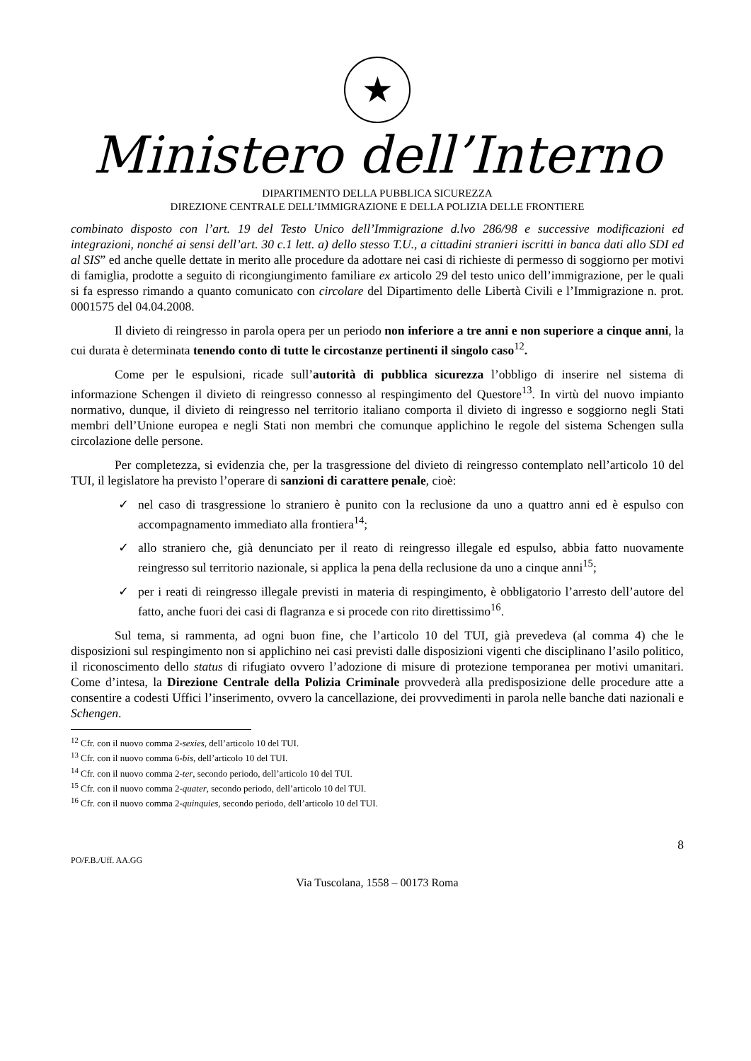★
Ministero dell’Interno
DIPARTIMENTO DELLA PUBBLICA SICUREZZA
DIREZIONE CENTRALE DELL’IMMIGRAZIONE E DELLA POLIZIA DELLE FRONTIERE
combinato disposto con l’art. 19 del Testo Unico dell’Immigrazione d.lvo 286/98 e successive modificazioni ed integrazioni, nonché ai sensi dell’art. 30 c.1 lett. a) dello stesso T.U., a cittadini stranieri iscritti in banca dati allo SDI ed al SIS” ed anche quelle dettate in merito alle procedure da adottare nei casi di richieste di permesso di soggiorno per motivi di famiglia, prodotte a seguito di ricongiungimento familiare ex articolo 29 del testo unico dell’immigrazione, per le quali si fa espresso rimando a quanto comunicato con circolare del Dipartimento delle Libertà Civili e l’Immigrazione n. prot. 0001575 del 04.04.2008.
Il divieto di reingresso in parola opera per un periodo non inferiore a tre anni e non superiore a cinque anni, la cui durata è determinata tenendo conto di tutte le circostanze pertinenti il singolo caso<sup>12</sup>.
Come per le espulsioni, ricade sull’autorità di pubblica sicurezza l’obbligo di inserire nel sistema di informazione Schengen il divieto di reingresso connesso al respingimento del Questore<sup>13</sup>. In virtù del nuovo impianto normativo, dunque, il divieto di reingresso nel territorio italiano comporta il divieto di ingresso e soggiorno negli Stati membri dell’Unione europea e negli Stati non membri che comunque applichino le regole del sistema Schengen sulla circolazione delle persone.
Per completezza, si evidenzia che, per la trasgressione del divieto di reingresso contemplato nell’articolo 10 del TUI, il legislatore ha previsto l’operare di sanzioni di carattere penale, cioè:
✓ nel caso di trasgressione lo straniero è punito con la reclusione da uno a quattro anni ed è espulso con accompagnamento immediato alla frontiera<sup>14</sup>;
✓ allo straniero che, già denunciato per il reato di reingresso illegale ed espulso, abbia fatto nuovamente reingresso sul territorio nazionale, si applica la pena della reclusione da uno a cinque anni<sup>15</sup>;
✓ per i reati di reingresso illegale previsti in materia di respingimento, è obbligatorio l’arresto dell’autore del fatto, anche fuori dei casi di flagranza e si procede con rito direttissimo<sup>16</sup>.
Sul tema, si rammenta, ad ogni buon fine, che l’articolo 10 del TUI, già prevedeva (al comma 4) che le disposizioni sul respingimento non si applichino nei casi previsti dalle disposizioni vigenti che disciplinano l’asilo politico, il riconoscimento dello status di rifugiato ovvero l’adozione di misure di protezione temporanea per motivi umanitari. Come d’intesa, la Direzione Centrale della Polizia Criminale provvederà alla predisposizione delle procedure atte a consentire a codesti Uffici l’inserimento, ovvero la cancellazione, dei provvedimenti in parola nelle banche dati nazionali e Schengen.
<sup>12</sup> Cfr. con il nuovo comma 2-sexies, dell’articolo 10 del TUI.
<sup>13</sup> Cfr. con il nuovo comma 6-bis, dell’articolo 10 del TUI.
<sup>14</sup> Cfr. con il nuovo comma 2-ter, secondo periodo, dell’articolo 10 del TUI.
<sup>15</sup> Cfr. con il nuovo comma 2-quater, secondo periodo, dell’articolo 10 del TUI.
<sup>16</sup> Cfr. con il nuovo comma 2-quinquies, secondo periodo, dell’articolo 10 del TUI.
8
PO/F.B./Uff. AA.GG
Via Tuscolana, 1558 – 00173 Roma